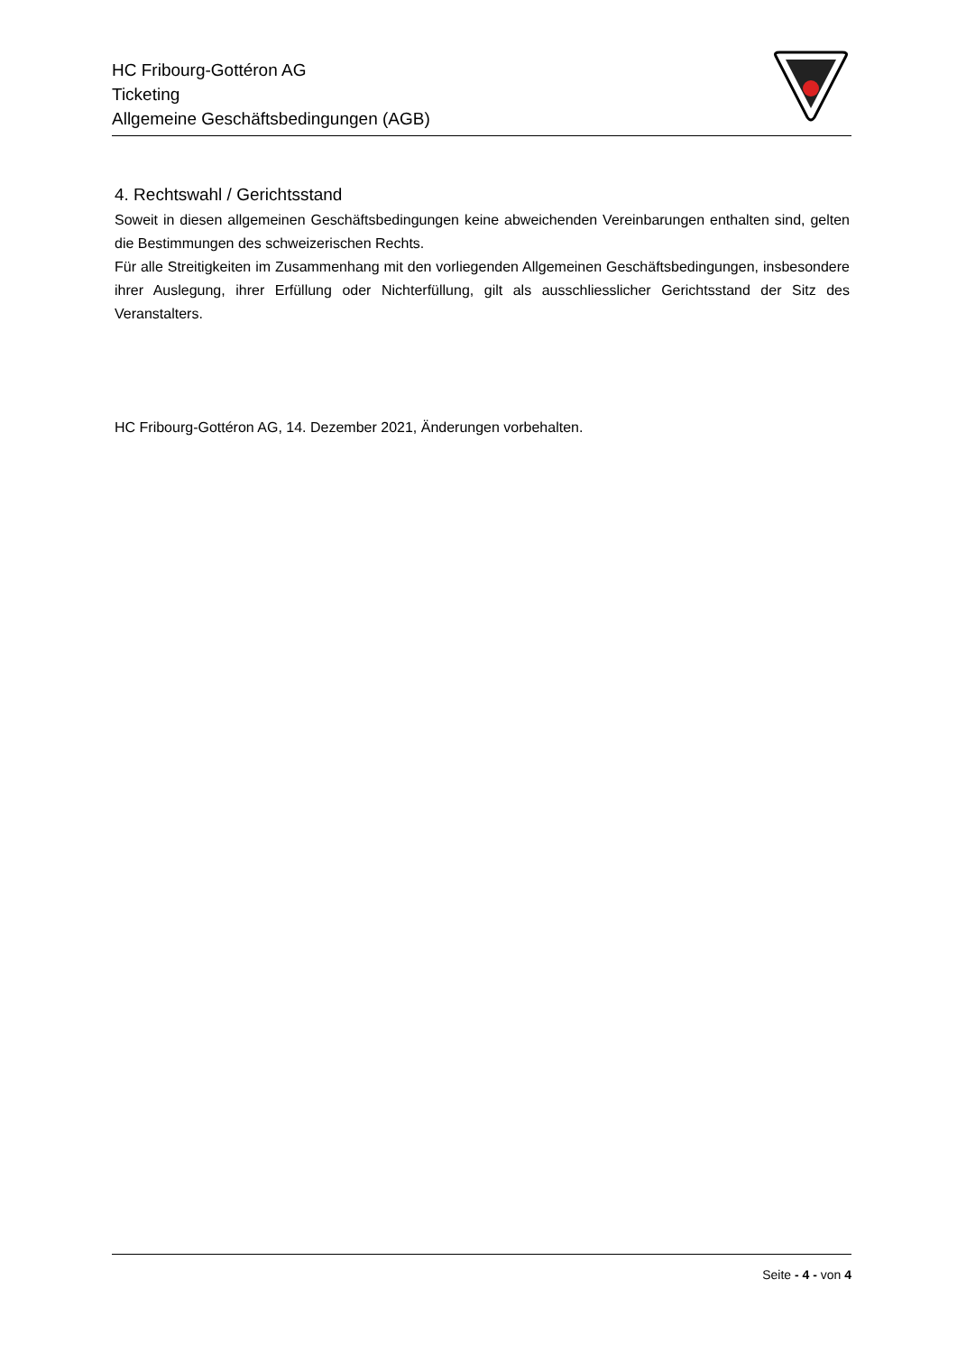HC Fribourg-Gottéron AG
Ticketing
Allgemeine Geschäftsbedingungen (AGB)
4. Rechtswahl / Gerichtsstand
Soweit in diesen allgemeinen Geschäftsbedingungen keine abweichenden Vereinbarungen enthalten sind, gelten die Bestimmungen des schweizerischen Rechts.
Für alle Streitigkeiten im Zusammenhang mit den vorliegenden Allgemeinen Geschäftsbedingungen, insbesondere ihrer Auslegung, ihrer Erfüllung oder Nichterfüllung, gilt als ausschliesslicher Gerichtsstand der Sitz des Veranstalters.
HC Fribourg-Gottéron AG, 14. Dezember 2021, Änderungen vorbehalten.
Seite - 4 - von 4